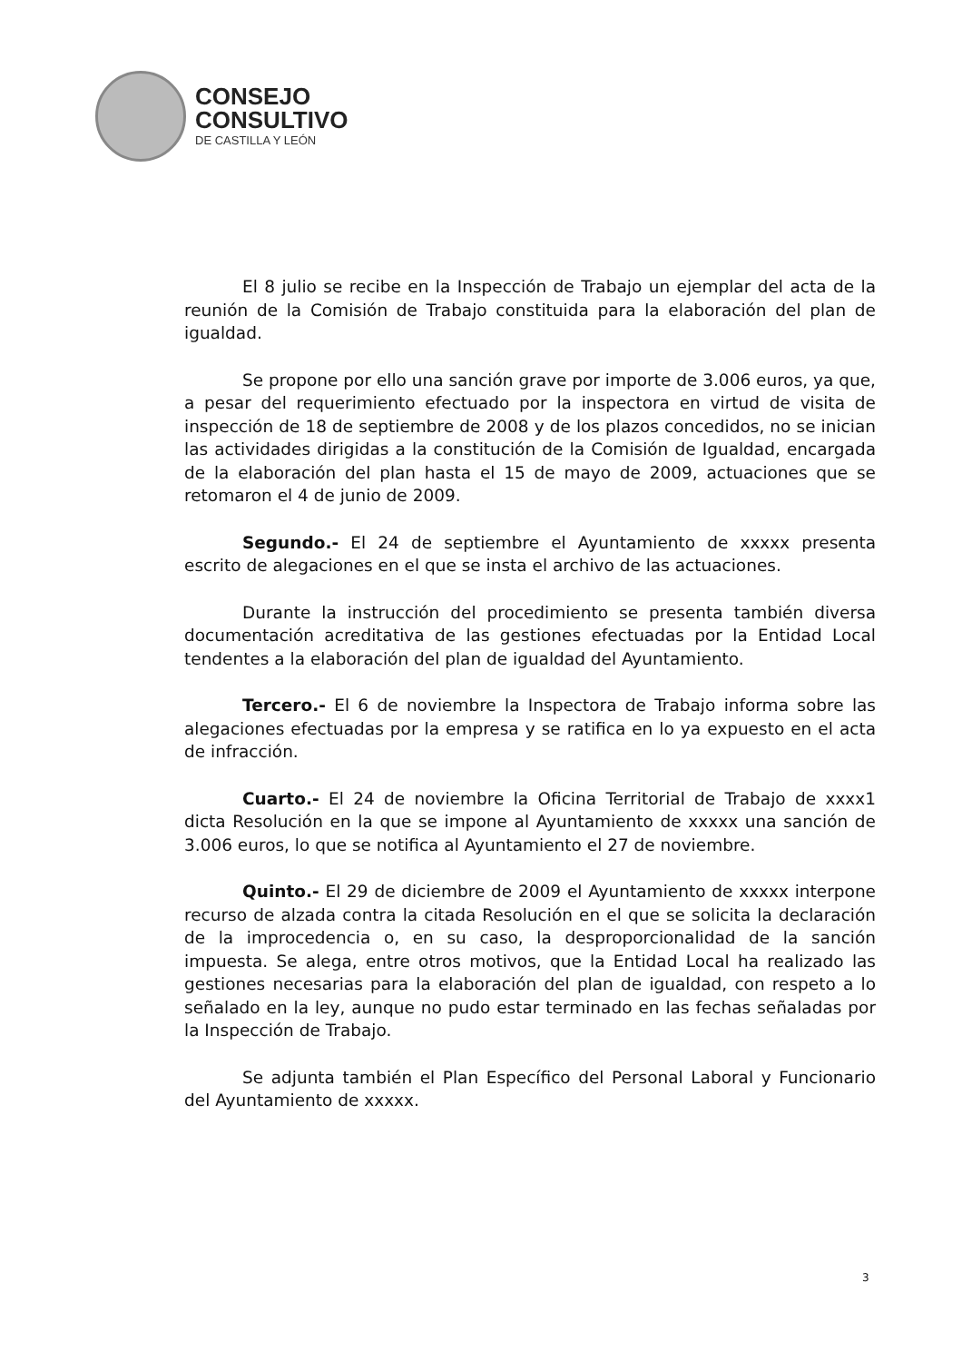CONSEJO
CONSULTIVO
DE CASTILLA Y LEÓN
El 8 julio se recibe en la Inspección de Trabajo un ejemplar del acta de la reunión de la Comisión de Trabajo constituida para la elaboración del plan de igualdad.
Se propone por ello una sanción grave por importe de 3.006 euros, ya que, a pesar del requerimiento efectuado por la inspectora en virtud de visita de inspección de 18 de septiembre de 2008 y de los plazos concedidos, no se inician las actividades dirigidas a la constitución de la Comisión de Igualdad, encargada de la elaboración del plan hasta el 15 de mayo de 2009, actuaciones que se retomaron el 4 de junio de 2009.
Segundo.- El 24 de septiembre el Ayuntamiento de xxxxx presenta escrito de alegaciones en el que se insta el archivo de las actuaciones.
Durante la instrucción del procedimiento se presenta también diversa documentación acreditativa de las gestiones efectuadas por la Entidad Local tendentes a la elaboración del plan de igualdad del Ayuntamiento.
Tercero.- El 6 de noviembre la Inspectora de Trabajo informa sobre las alegaciones efectuadas por la empresa y se ratifica en lo ya expuesto en el acta de infracción.
Cuarto.- El 24 de noviembre la Oficina Territorial de Trabajo de xxxx1 dicta Resolución en la que se impone al Ayuntamiento de xxxxx una sanción de 3.006 euros, lo que se notifica al Ayuntamiento el 27 de noviembre.
Quinto.- El 29 de diciembre de 2009 el Ayuntamiento de xxxxx interpone recurso de alzada contra la citada Resolución en el que se solicita la declaración de la improcedencia o, en su caso, la desproporcionalidad de la sanción impuesta. Se alega, entre otros motivos, que la Entidad Local ha realizado las gestiones necesarias para la elaboración del plan de igualdad, con respeto a lo señalado en la ley, aunque no pudo estar terminado en las fechas señaladas por la Inspección de Trabajo.
Se adjunta también el Plan Específico del Personal Laboral y Funcionario del Ayuntamiento de xxxxx.
3